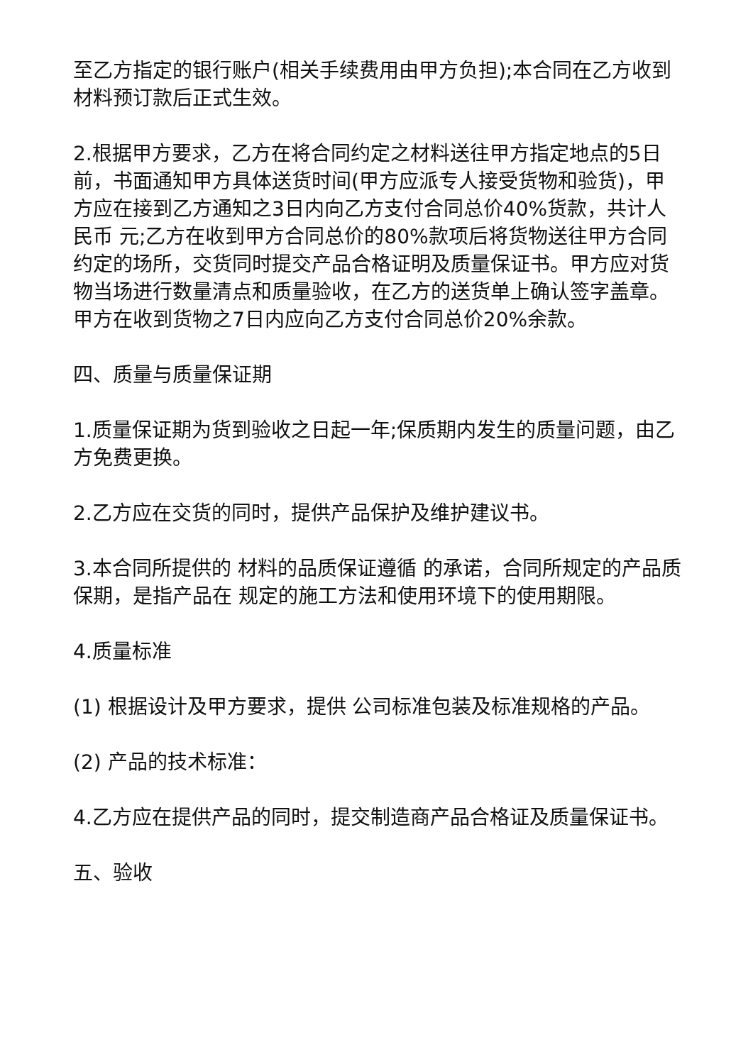至乙方指定的银行账户(相关手续费用由甲方负担);本合同在乙方收到材料预订款后正式生效。
2.根据甲方要求，乙方在将合同约定之材料送往甲方指定地点的5日前，书面通知甲方具体送货时间(甲方应派专人接受货物和验货)，甲方应在接到乙方通知之3日内向乙方支付合同总价40%货款，共计人民币 元;乙方在收到甲方合同总价的80%款项后将货物送往甲方合同约定的场所，交货同时提交产品合格证明及质量保证书。甲方应对货物当场进行数量清点和质量验收，在乙方的送货单上确认签字盖章。甲方在收到货物之7日内应向乙方支付合同总价20%余款。
四、质量与质量保证期
1.质量保证期为货到验收之日起一年;保质期内发生的质量问题，由乙方免费更换。
2.乙方应在交货的同时，提供产品保护及维护建议书。
3.本合同所提供的 材料的品质保证遵循 的承诺，合同所规定的产品质保期，是指产品在 规定的施工方法和使用环境下的使用期限。
4.质量标准
(1) 根据设计及甲方要求，提供 公司标准包装及标准规格的产品。
(2) 产品的技术标准：
4.乙方应在提供产品的同时，提交制造商产品合格证及质量保证书。
五、验收